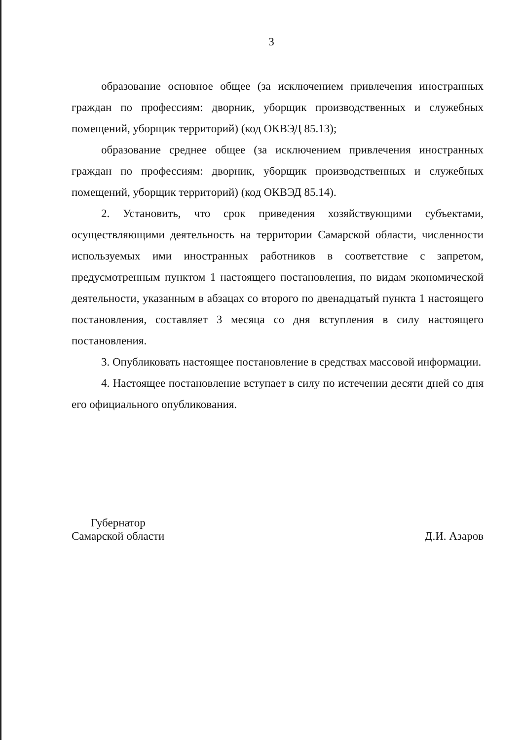3
образование основное общее (за исключением привлечения иностранных граждан по профессиям: дворник, уборщик производственных и служебных помещений, уборщик территорий) (код ОКВЭД 85.13);
образование среднее общее (за исключением привлечения иностранных граждан по профессиям: дворник, уборщик производственных и служебных помещений, уборщик территорий) (код ОКВЭД 85.14).
2. Установить, что срок приведения хозяйствующими субъектами, осуществляющими деятельность на территории Самарской области, численности используемых ими иностранных работников в соответствие с запретом, предусмотренным пунктом 1 настоящего постановления, по видам экономической деятельности, указанным в абзацах со второго по двенадцатый пункта 1 настоящего постановления, составляет 3 месяца со дня вступления в силу настоящего постановления.
3. Опубликовать настоящее постановление в средствах массовой информации.
4. Настоящее постановление вступает в силу по истечении десяти дней со дня его официального опубликования.
Губернатор
Самарской области
Д.И. Азаров